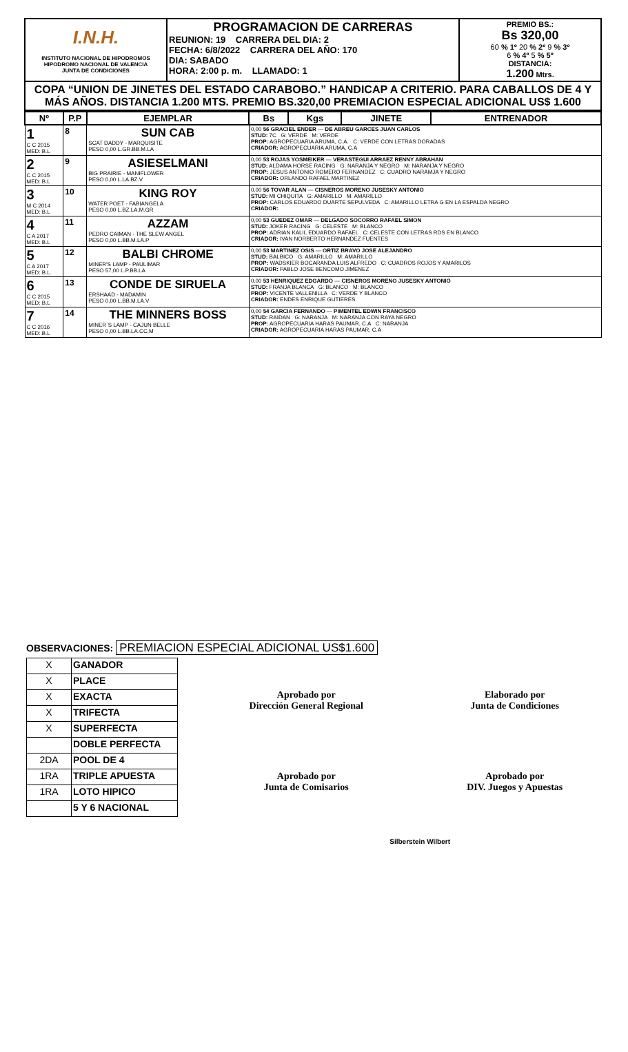| I.N.H. INSTITUTO NACIONAL DE HIPODROMOS HIPODROMO NACIONAL DE VALENCIA JUNTA DE CONDICIONES | PROGRAMACION DE CARRERAS REUNION: 19 CARRERA DEL DIA: 2 FECHA: 6/8/2022 CARRERA DEL AÑO: 170 DIA: SABADO HORA: 2:00 p. m. LLAMADO: 1 | PREMIO BS.: Bs 320,00 60 % 1º 20 % 2º 9 % 3º 6 % 4º 5 % 5º DISTANCIA: 1.200 Mtrs. |
COPA “UNION DE JINETES DEL ESTADO CARABOBO.” HANDICAP A CRITERIO. PARA CABALLOS DE 4 Y MÁS AÑOS. DISTANCIA 1.200 MTS. PREMIO BS.320,00 PREMIACION ESPECIAL ADICIONAL US$ 1.600
| Nº | P.P | EJEMPLAR | Bs | Kgs | JINETE | ENTRENADOR |
| --- | --- | --- | --- | --- | --- | --- |
| 1 C C 2015 MED: B.L | 8 | SUN CAB SCAT DADDY - MARQUISITE PESO 0,00 L.GR.BB.M.LA | 0,00 56 GRACIEL ENDER — DE ABREU GARCES JUAN CARLOS STUD: 7C G: VERDE M: VERDE PROP: AGROPECUARIA ARUMA, C.A. C: VERDE CON LETRAS DORADAS CRIADOR: AGROPECUARIA ARUMA, C.A | | | |
| 2 C C 2015 MED: B.L | 9 | ASIESELMANI BIG PRAIRIE - MANIFLOWER PESO 0,00 L.LA.BZ.V | 0,00 53 ROJAS YOSMEIKER — VERASTEGUI ARRAEZ RENNY ABRAHAN STUD: ALDAMA HORSE RACING G: NARANJA Y NEGRO M: NARANJA Y NEGRO PROP: JESUS ANTONIO ROMERO FERNANDEZ C: CUADRO NARAMJA Y NEGRO CRIADOR: ORLANDO RAFAEL MARTINEZ | | | |
| 3 M C 2014 MED: B.L | 10 | KING ROY WATER POET - FABIANGELA PESO 0,00 L.BZ.LA.M.GR | 0,00 56 TOVAR ALAN — CISNEROS MORENO JUSESKY ANTONIO STUD: MI CHIQUITA G: AMARILLO M: AMARILLO PROP: CARLOS EDUARDO DUARTE SEPULVEDA C: AMARILLO LETRA G EN LA ESPALDA NEGRO CRIADOR: | | | |
| 4 C A 2017 MED: B.L | 11 | AZZAM PEDRO CAIMAN - THE SLEW ANGEL PESO 0,00 L.BB.M.LA.P | 0,00 53 GUEDEZ OMAR — DELGADO SOCORRO RAFAEL SIMON STUD: JOKER RACING G: CELESTE M: BLANCO PROP: ADRIAN KALIL EDUARDO RAFAEL C: CELESTE CON LETRAS RDS EN BLANCO CRIADOR: IVAN NORBERTO HERNANDEZ FUENTES | | | |
| 5 C A 2017 MED: B.L. | 12 | BALBI CHROME MINER'S LAMP - PAULIMAR PESO 57,00 L.P.BB.LA | 0,00 53 MARTINEZ OSIS — ORTIZ BRAVO JOSE ALEJANDRO STUD: BALBICO G: AMARILLO M: AMARILLO PROP: WADSKIER BOCARANDA LUIS ALFREDO C: CUADROS ROJOS Y AMARILOS CRIADOR: PABLO JOSE BENCOMO JIMENEZ | | | |
| 6 C C 2015 MED: B.L | 13 | CONDE DE SIRUELA ERSHAAD - MADAMIN PESO 0,00 L.BB.M.LA.V | 0,00 53 HENRIQUEZ EDGARDO — CISNEROS MORENO JUSESKY ANTONIO STUD: FRANJA BLANCA G: BLANCO M: BLANCO PROP: VICENTE VALLENILLA C: VERDE Y BLANCO CRIADOR: ENDES ENRIQUE GUTIERES | | | |
| 7 C C 2016 MED: B.L | 14 | THE MINNERS BOSS MINER`S LAMP - CAJUN BELLE PESO 0,00 L.BB.LA.CC.M | 0,00 54 GARCIA FERNANDO — PIMENTEL EDWIN FRANCISCO STUD: RAIDAN G: NARANJA M: NARANJA CON RAYA NEGRO PROP: AGROPECUARIA HARAS PAUMAR, C.A C: NARANJA CRIADOR: AGROPECUARIA HARAS PAUMAR, C.A | | | |
OBSERVACIONES: PREMIACION ESPECIAL ADICIONAL US$1.600
| X | GANADOR |
| X | PLACE |
| X | EXACTA |
| X | TRIFECTA |
| X | SUPERFECTA |
| | DOBLE PERFECTA |
| 2DA | POOL DE 4 |
| 1RA | TRIPLE APUESTA |
| 1RA | LOTO HIPICO |
| | 5 Y 6 NACIONAL |
Aprobado por
Dirección General Regional
Elaborado por
Junta de Condiciones
Aprobado por
Junta de Comisarios
Aprobado por
DIV. Juegos y Apuestas
Silberstein Wilbert